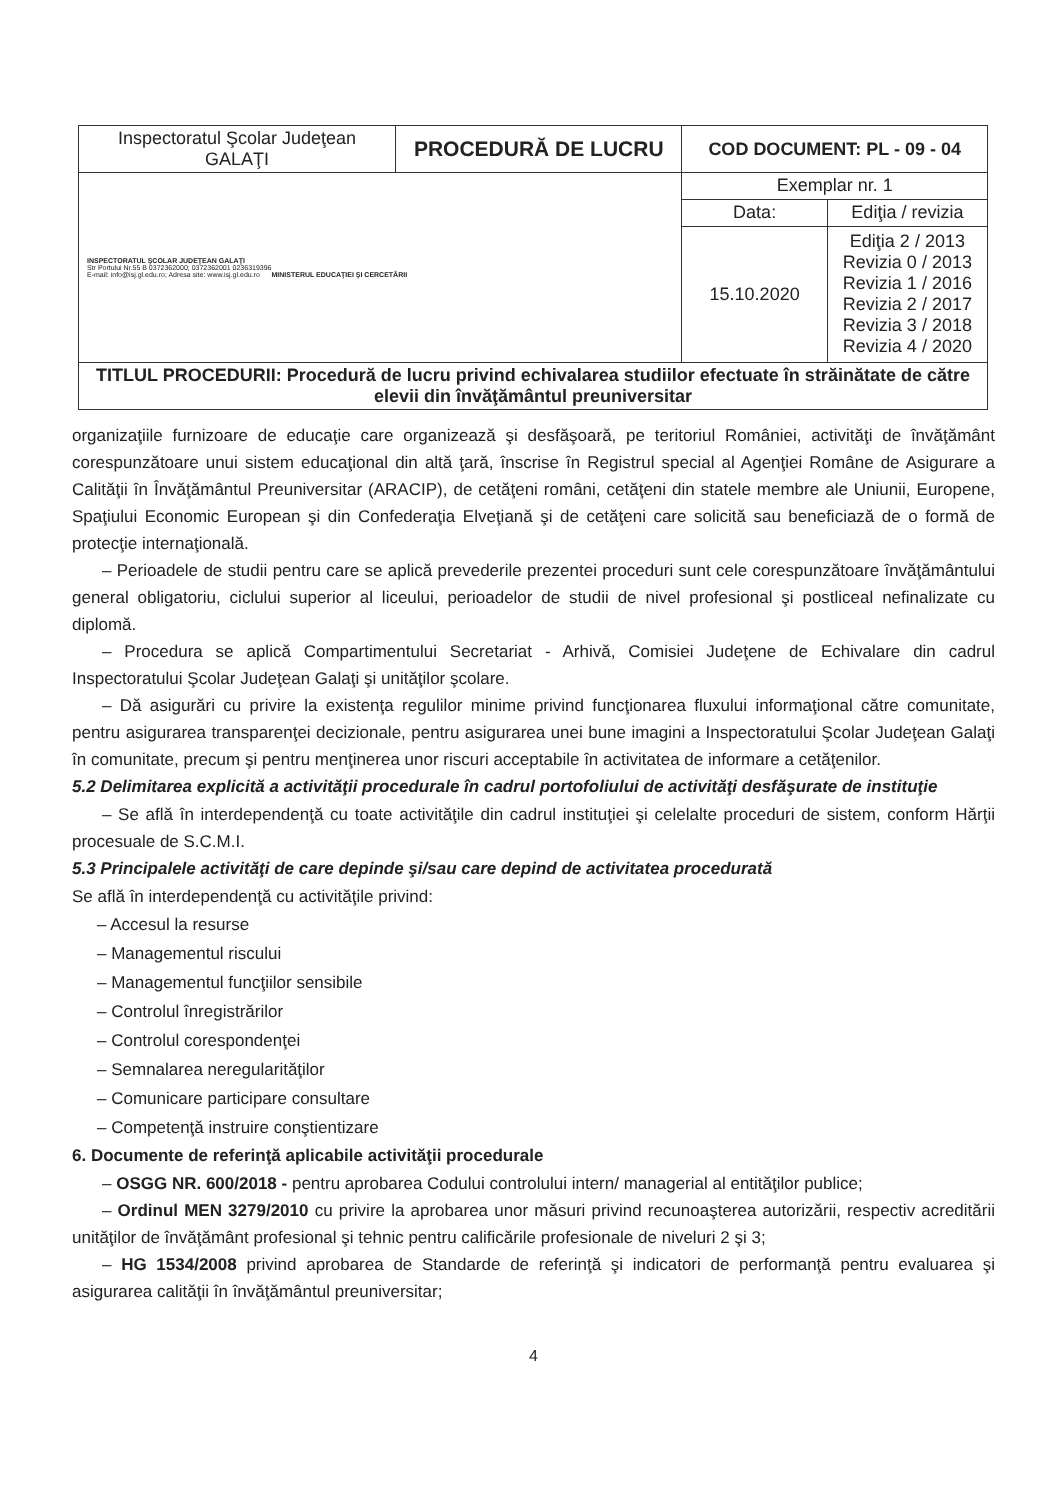| Inspectoratul Şcolar Judeţean GALAŢI | PROCEDURĂ DE LUCRU | COD DOCUMENT: PL - 09 - 04 | |
| INSPECTORATUL ŞCOLAR JUDEŢEAN GALAŢI Str Portului Nr.55 B 0372362000; 0372362001 0236319396 E-mail: info@isj.gl.edu.ro; Adresa site: www.isj.gl.edu.ro MINISTERUL EDUCAŢIEI ŞI CERCETĂRII | | Exemplar nr. 1 | |
| | | Data: | Ediţia / revizia |
| | | 15.10.2020 | Ediţia 2 / 2013 Revizia 0 / 2013 Revizia 1 / 2016 Revizia 2 / 2017 Revizia 3 / 2018 Revizia 4 / 2020 |
| TITLUL PROCEDURII: Procedură de lucru privind echivalarea studiilor efectuate în străinătate de către elevii din învăţământul preuniversitar | | | |
organizaţiile furnizoare de educaţie care organizează şi desfăşoară, pe teritoriul României, activităţi de învăţământ corespunzătoare unui sistem educaţional din altă ţară, înscrise în Registrul special al Agenţiei Române de Asigurare a Calităţii în Învăţământul Preuniversitar (ARACIP), de cetăţeni români, cetăţeni din statele membre ale Uniunii, Europene, Spaţiului Economic European şi din Confederaţia Elveţiană şi de cetăţeni care solicită sau beneficiază de o formă de protecţie internaţională.
– Perioadele de studii pentru care se aplică prevederile prezentei proceduri sunt cele corespunzătoare învăţământului general obligatoriu, ciclului superior al liceului, perioadelor de studii de nivel profesional şi postliceal nefinalizate cu diplomă.
– Procedura se aplică Compartimentului Secretariat - Arhivă, Comisiei Judeţene de Echivalare din cadrul Inspectoratului Şcolar Judeţean Galaţi şi unităţilor şcolare.
– Dă asigurări cu privire la existenţa regulilor minime privind funcţionarea fluxului informaţional către comunitate, pentru asigurarea transparenţei decizionale, pentru asigurarea unei bune imagini a Inspectoratului Şcolar Judeţean Galaţi în comunitate, precum şi pentru menţinerea unor riscuri acceptabile în activitatea de informare a cetăţenilor.
5.2 Delimitarea explicită a activităţii procedurale în cadrul portofoliului de activităţi desfăşurate de instituţie
– Se află în interdependenţă cu toate activităţile din cadrul instituţiei şi celelalte proceduri de sistem, conform Hărţii procesuale de S.C.M.I.
5.3 Principalele activităţi de care depinde şi/sau care depind de activitatea procedurată
Se află în interdependenţă cu activităţile privind:
– Accesul la resurse
– Managementul riscului
– Managementul funcţiilor sensibile
– Controlul înregistrărilor
– Controlul corespondenţei
– Semnalarea neregularităţilor
– Comunicare participare consultare
– Competenţă instruire conştientizare
6. Documente de referinţă aplicabile activităţii procedurale
– OSGG NR. 600/2018 - pentru aprobarea Codului controlului intern/ managerial al entităţilor publice;
– Ordinul MEN 3279/2010 cu privire la aprobarea unor măsuri privind recunoaşterea autorizării, respectiv acreditării unităţilor de învăţământ profesional şi tehnic pentru calificările profesionale de niveluri 2 şi 3;
– HG 1534/2008 privind aprobarea de Standarde de referinţă şi indicatori de performanţă pentru evaluarea şi asigurarea calităţii în învăţământul preuniversitar;
4